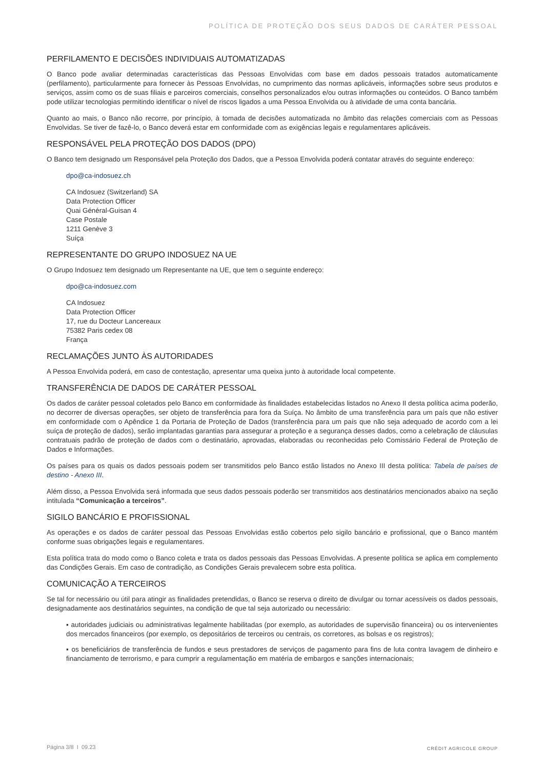POLÍTICA DE PROTEÇÃO DOS SEUS DADOS DE CARÁTER PESSOAL
PERFILAMENTO E DECISÕES INDIVIDUAIS AUTOMATIZADAS
O Banco pode avaliar determinadas características das Pessoas Envolvidas com base em dados pessoais tratados automaticamente (perfilamento), particularmente para fornecer às Pessoas Envolvidas, no cumprimento das normas aplicáveis, informações sobre seus produtos e serviços, assim como os de suas filiais e parceiros comerciais, conselhos personalizados e/ou outras informações ou conteúdos. O Banco também pode utilizar tecnologias permitindo identificar o nível de riscos ligados a uma Pessoa Envolvida ou à atividade de uma conta bancária.
Quanto ao mais, o Banco não recorre, por princípio, à tomada de decisões automatizada no âmbito das relações comerciais com as Pessoas Envolvidas. Se tiver de fazê-lo, o Banco deverá estar em conformidade com as exigências legais e regulamentares aplicáveis.
RESPONSÁVEL PELA PROTEÇÃO DOS DADOS (DPO)
O Banco tem designado um Responsável pela Proteção dos Dados, que a Pessoa Envolvida poderá contatar através do seguinte endereço:
dpo@ca-indosuez.ch
CA Indosuez (Switzerland) SA
Data Protection Officer
Quai Général-Guisan 4
Case Postale
1211 Genève 3
Suíça
REPRESENTANTE DO GRUPO INDOSUEZ NA UE
O Grupo Indosuez tem designado um Representante na UE, que tem o seguinte endereço:
dpo@ca-indosuez.com
CA Indosuez
Data Protection Officer
17, rue du Docteur Lancereaux
75382 Paris cedex 08
França
RECLAMAÇÕES JUNTO ÀS AUTORIDADES
A Pessoa Envolvida poderá, em caso de contestação, apresentar uma queixa junto à autoridade local competente.
TRANSFERÊNCIA DE DADOS DE CARÁTER PESSOAL
Os dados de caráter pessoal coletados pelo Banco em conformidade às finalidades estabelecidas listados no Anexo II desta política acima poderão, no decorrer de diversas operações, ser objeto de transferência para fora da Suíça. No âmbito de uma transferência para um país que não estiver em conformidade com o Apêndice 1 da Portaria de Proteção de Dados (transferência para um país que não seja adequado de acordo com a lei suíça de proteção de dados), serão implantadas garantias para assegurar a proteção e a segurança desses dados, como a celebração de cláusulas contratuais padrão de proteção de dados com o destinatário, aprovadas, elaboradas ou reconhecidas pelo Comissário Federal de Proteção de Dados e Informações.
Os países para os quais os dados pessoais podem ser transmitidos pelo Banco estão listados no Anexo III desta política: Tabela de países de destino - Anexo III.
Além disso, a Pessoa Envolvida será informada que seus dados pessoais poderão ser transmitidos aos destinatários mencionados abaixo na seção intitulada “Comunicação a terceiros”.
SIGILO BANCÁRIO E PROFISSIONAL
As operações e os dados de caráter pessoal das Pessoas Envolvidas estão cobertos pelo sigilo bancário e profissional, que o Banco mantém conforme suas obrigações legais e regulamentares.
Esta política trata do modo como o Banco coleta e trata os dados pessoais das Pessoas Envolvidas. A presente política se aplica em complemento das Condições Gerais. Em caso de contradição, as Condições Gerais prevalecem sobre esta política.
COMUNICAÇÃO A TERCEIROS
Se tal for necessário ou útil para atingir as finalidades pretendidas, o Banco se reserva o direito de divulgar ou tornar acessíveis os dados pessoais, designadamente aos destinatários seguintes, na condição de que tal seja autorizado ou necessário:
▪ autoridades judiciais ou administrativas legalmente habilitadas (por exemplo, as autoridades de supervisão financeira) ou os intervenientes dos mercados financeiros (por exemplo, os depositários de terceiros ou centrais, os corretores, as bolsas e os registros);
▪ os beneficiários de transferência de fundos e seus prestadores de serviços de pagamento para fins de luta contra lavagem de dinheiro e financiamento de terrorismo, e para cumprir a regulamentação em matéria de embargos e sanções internacionais;
Página 3/8 I 09.23 CRÉDIT AGRICOLE GROUP